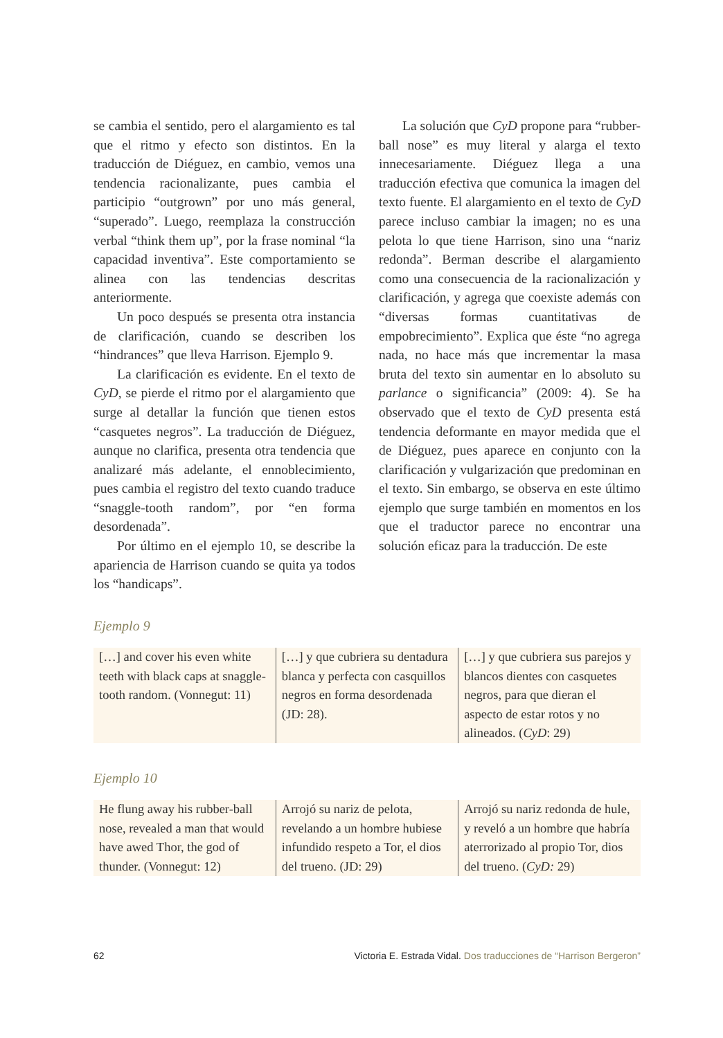se cambia el sentido, pero el alargamiento es tal que el ritmo y efecto son distintos. En la traducción de Diéguez, en cambio, vemos una tendencia racionalizante, pues cambia el participio “outgrown” por uno más general, “superado”. Luego, reemplaza la construcción verbal “think them up”, por la frase nominal “la capacidad inventiva”. Este comportamiento se alinea con las tendencias descritas anteriormente.
Un poco después se presenta otra instancia de clarificación, cuando se describen los “hindrances” que lleva Harrison. Ejemplo 9.
La clarificación es evidente. En el texto de CyD, se pierde el ritmo por el alargamiento que surge al detallar la función que tienen estos “casquetes negros”. La traducción de Diéguez, aunque no clarifica, presenta otra tendencia que analizaré más adelante, el ennoblecimiento, pues cambia el registro del texto cuando traduce “snaggle-tooth random”, por “en forma desordenada”.
Por último en el ejemplo 10, se describe la apariencia de Harrison cuando se quita ya todos los “handicaps”.
La solución que CyD propone para “rubber-ball nose” es muy literal y alarga el texto innecesariamente. Diéguez llega a una traducción efectiva que comunica la imagen del texto fuente. El alargamiento en el texto de CyD parece incluso cambiar la imagen; no es una pelota lo que tiene Harrison, sino una “nariz redonda”. Berman describe el alargamiento como una consecuencia de la racionalización y clarificación, y agrega que coexiste además con “diversas formas cuantitativas de empobrecimiento”. Explica que éste “no agrega nada, no hace más que incrementar la masa bruta del texto sin aumentar en lo absoluto su parlance o significancia” (2009: 4). Se ha observado que el texto de CyD presenta está tendencia deformante en mayor medida que el de Diéguez, pues aparece en conjunto con la clarificación y vulgarización que predominan en el texto. Sin embargo, se observa en este último ejemplo que surge también en momentos en los que el traductor parece no encontrar una solución eficaz para la traducción. De este
Ejemplo 9
| […] and cover his even white teeth with black caps at snaggle-tooth random. (Vonnegut: 11) | […] y que cubriera su dentadura blanca y perfecta con casquillos negros en forma desordenada (JD: 28). | […] y que cubriera sus parejos y blancos dientes con casquetes negros, para que dieran el aspecto de estar rotos y no alineados. ( CyD : 29) |
Ejemplo 10
| He flung away his rubber-ball nose, revealed a man that would have awed Thor, the god of thunder. (Vonnegut: 12) | Arrojó su nariz de pelota, revelando a un hombre hubiese infundido respeto a Tor, el dios del trueno. (JD: 29) | Arrojó su nariz redonda de hule, y reveló a un hombre que habría aterrorizado al propio Tor, dios del trueno. ( CyD: 29) |
62 Victoria E. Estrada Vidal. Dos traducciones de “Harrison Bergeron”